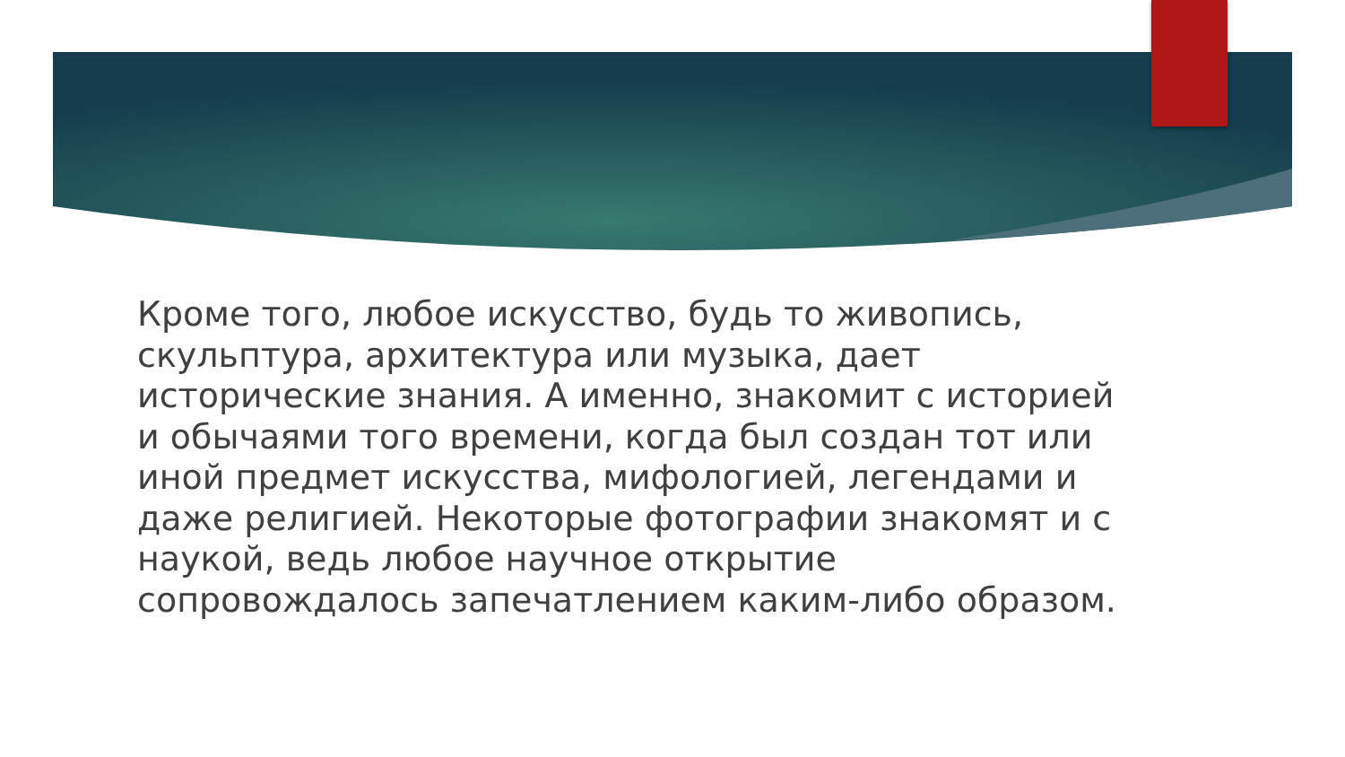Кроме того, любое искусство, будь то живопись, скульптура, архитектура или музыка, дает исторические знания. А именно, знакомит с историей и обычаями того времени, когда был создан тот или иной предмет искусства, мифологией, легендами и даже религией. Некоторые фотографии знакомят и с наукой, ведь любое научное открытие сопровождалось запечатлением каким-либо образом.